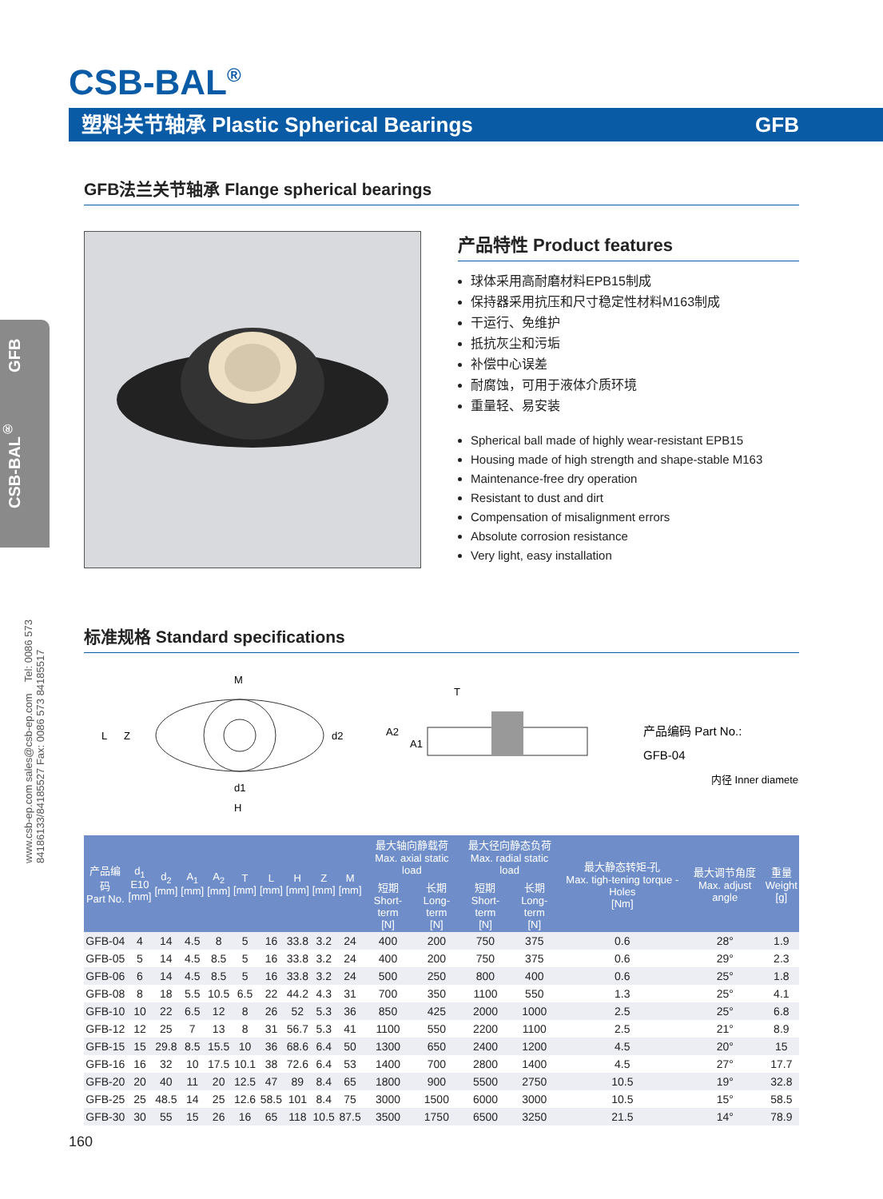CSB-BAL<sup>®</sup>
塑料关节轴承 Plastic Spherical Bearings GFB
CSB-BAL<sup>®</sup> GFB
www.csb-ep.com sales@csb-ep.com Tel: 0086 573 84186133/84185527 Fax: 0086 573 84185517
GFB法兰关节轴承 Flange spherical bearings
产品特性 Product features
球体采用高耐磨材料EPB15制成
保持器采用抗压和尺寸稳定性材料M163制成
干运行、免维护
抵抗灰尘和污垢
补偿中心误差
耐腐蚀，可用于液体介质环境
重量轻、易安装
Spherical ball made of highly wear-resistant EPB15
Housing made of high strength and shape-stable M163
Maintenance-free dry operation
Resistant to dust and dirt
Compensation of misalignment errors
Absolute corrosion resistance
Very light, easy installation
标准规格 Standard specifications
M
L
Z
d2
d1
H
T
A2
A1
产品编码 Part No.:
GFB-04
内径 Inner diameter
| 产品编码 Part No. | d<sub>1</sub> E10 [mm] | d<sub>2</sub> [mm] | A<sub>1</sub> [mm] | A<sub>2</sub> [mm] | T [mm] | L [mm] | H [mm] | Z [mm] | M [mm] | 最大轴向静载荷 Max. axial static load | | 最大径向静态负荷 Max. radial static load | | 最大静态转矩-孔 Max. tigh-tening torque -Holes [Nm] | 最大调节角度 Max. adjust angle | 重量 Weight [g] |
| --- | --- | --- | --- | --- | --- | --- | --- | --- | --- | --- | --- | --- | --- | --- | --- | --- |
| | | | | | | | | | | 短期 Short-term [N] | 长期 Long-term [N] | 短期 Short-term [N] | 长期 Long-term [N] | | | |
| GFB-04 | 4 | 14 | 4.5 | 8 | 5 | 16 | 33.8 | 3.2 | 24 | 400 | 200 | 750 | 375 | 0.6 | 28° | 1.9 |
| GFB-05 | 5 | 14 | 4.5 | 8.5 | 5 | 16 | 33.8 | 3.2 | 24 | 400 | 200 | 750 | 375 | 0.6 | 29° | 2.3 |
| GFB-06 | 6 | 14 | 4.5 | 8.5 | 5 | 16 | 33.8 | 3.2 | 24 | 500 | 250 | 800 | 400 | 0.6 | 25° | 1.8 |
| GFB-08 | 8 | 18 | 5.5 | 10.5 | 6.5 | 22 | 44.2 | 4.3 | 31 | 700 | 350 | 1100 | 550 | 1.3 | 25° | 4.1 |
| GFB-10 | 10 | 22 | 6.5 | 12 | 8 | 26 | 52 | 5.3 | 36 | 850 | 425 | 2000 | 1000 | 2.5 | 25° | 6.8 |
| GFB-12 | 12 | 25 | 7 | 13 | 8 | 31 | 56.7 | 5.3 | 41 | 1100 | 550 | 2200 | 1100 | 2.5 | 21° | 8.9 |
| GFB-15 | 15 | 29.8 | 8.5 | 15.5 | 10 | 36 | 68.6 | 6.4 | 50 | 1300 | 650 | 2400 | 1200 | 4.5 | 20° | 15 |
| GFB-16 | 16 | 32 | 10 | 17.5 | 10.1 | 38 | 72.6 | 6.4 | 53 | 1400 | 700 | 2800 | 1400 | 4.5 | 27° | 17.7 |
| GFB-20 | 20 | 40 | 11 | 20 | 12.5 | 47 | 89 | 8.4 | 65 | 1800 | 900 | 5500 | 2750 | 10.5 | 19° | 32.8 |
| GFB-25 | 25 | 48.5 | 14 | 25 | 12.6 | 58.5 | 101 | 8.4 | 75 | 3000 | 1500 | 6000 | 3000 | 10.5 | 15° | 58.5 |
| GFB-30 | 30 | 55 | 15 | 26 | 16 | 65 | 118 | 10.5 | 87.5 | 3500 | 1750 | 6500 | 3250 | 21.5 | 14° | 78.9 |
160